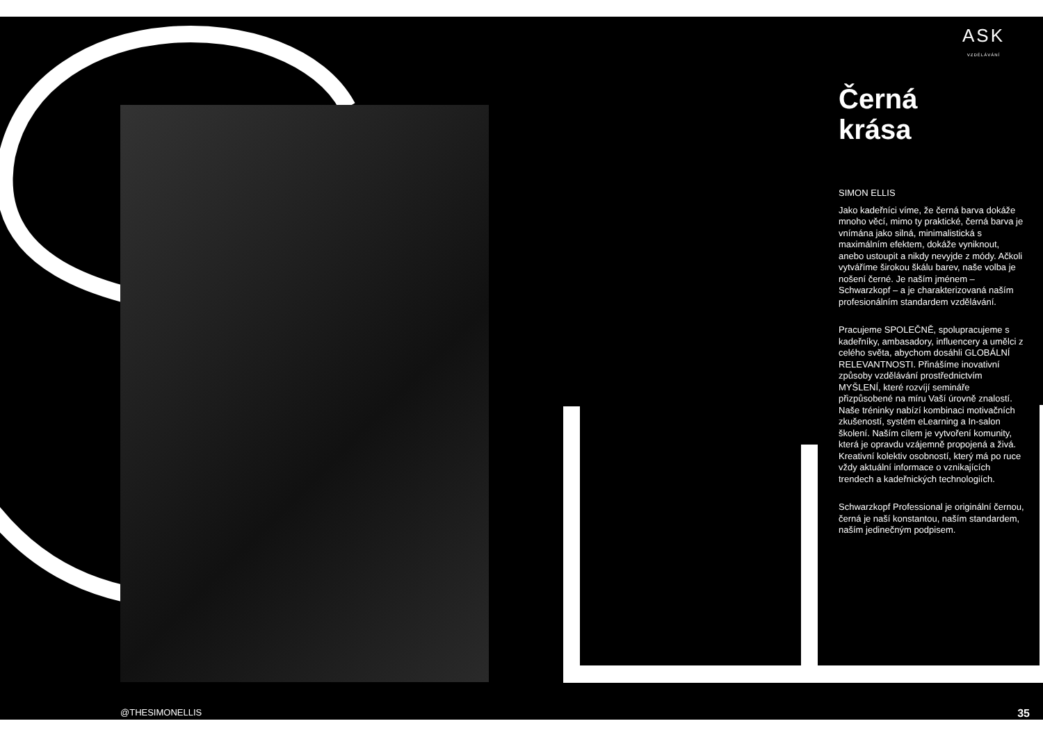ASK
VZDĚLÁVÁNÍ
Černá
krása
SIMON ELLIS
Jako kadeřníci víme, že černá barva dokáže mnoho věcí, mimo ty praktické, černá barva je vnímána jako silná, minimalistická s maximálním efektem, dokáže vyniknout, anebo ustoupit a nikdy nevyjde z módy. Ačkoli vytváříme širokou škálu barev, naše volba je nošení černé. Je naším jménem – Schwarzkopf – a je charakterizovaná naším profesionálním standardem vzdělávání.
Pracujeme SPOLEČNĚ, spolupracujeme s kadeřníky, ambasadory, influencery a umělci z celého světa, abychom dosáhli GLOBÁLNÍ RELEVANTNOSTI. Přinášíme inovativní způsoby vzdělávání prostřednictvím MYŠLENÍ, které rozvíjí semináře přizpůsobené na míru Vaší úrovně znalostí. Naše tréninky nabízí kombinaci motivačních zkušeností, systém eLearning a In-salon školení. Naším cílem je vytvoření komunity, která je opravdu vzájemně propojená a živá. Kreativní kolektiv osobností, který má po ruce vždy aktuální informace o vznikajících trendech a kadeřnických technologiích.
Schwarzkopf Professional je originální černou, černá je naší konstantou, naším standardem, naším jedinečným podpisem.
@THESIMONELLIS 35